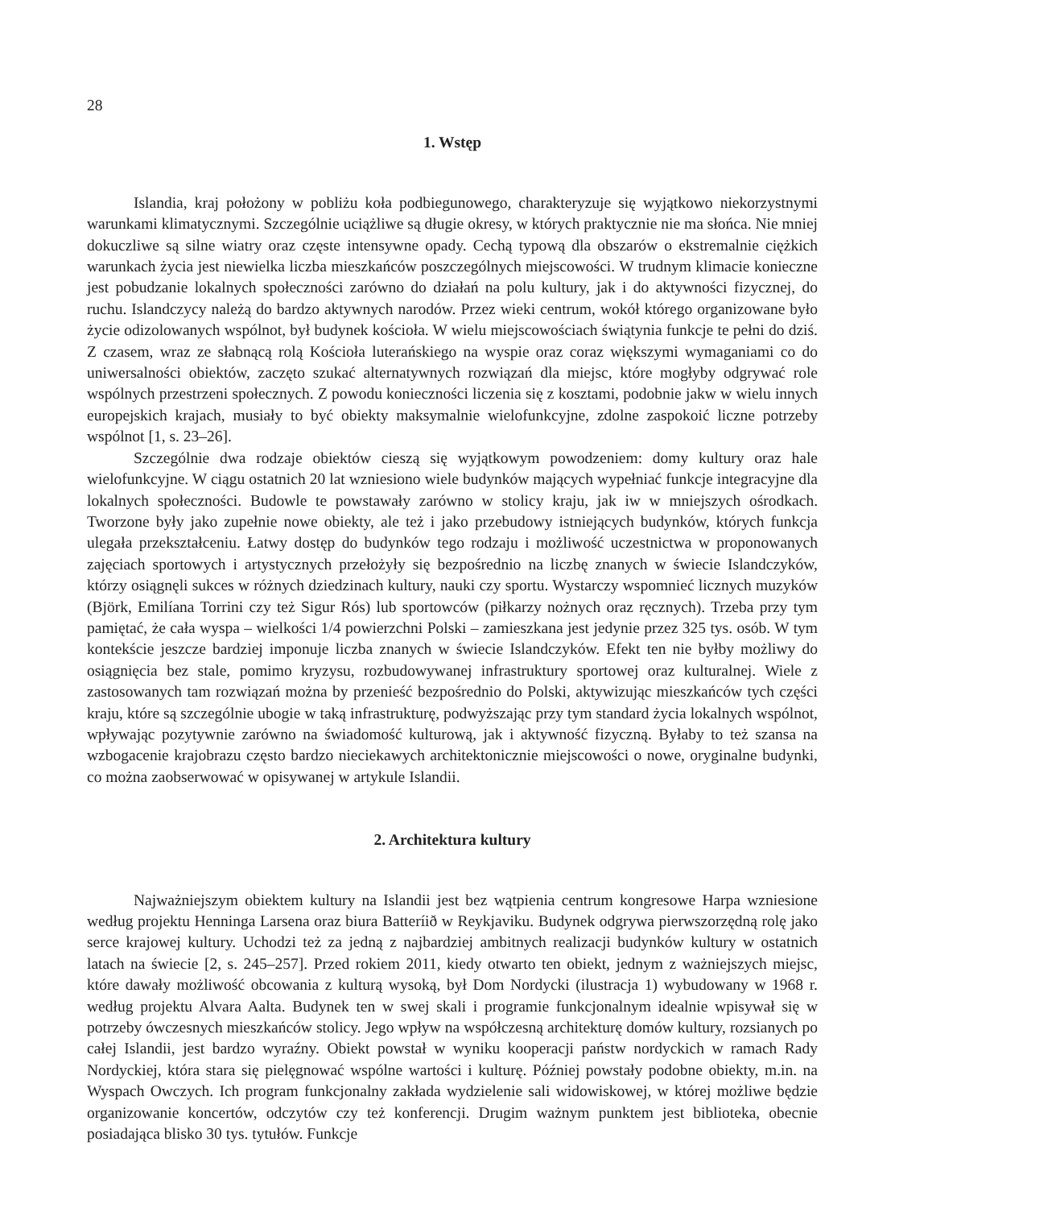28
1. Wstęp
Islandia, kraj położony w pobliżu koła podbiegunowego, charakteryzuje się wyjątkowo niekorzystnymi warunkami klimatycznymi. Szczególnie uciążliwe są długie okresy, w których praktycznie nie ma słońca. Nie mniej dokuczliwe są silne wiatry oraz częste intensywne opady. Cechą typową dla obszarów o ekstremalnie ciężkich warunkach życia jest niewielka liczba mieszkańców poszczególnych miejscowości. W trudnym klimacie konieczne jest pobudzanie lokalnych społeczności zarówno do działań na polu kultury, jak i do aktywności fizycznej, do ruchu. Islandczycy należą do bardzo aktywnych narodów. Przez wieki centrum, wokół którego organizowane było życie odizolowanych wspólnot, był budynek kościoła. W wielu miejscowościach świątynia funkcje te pełni do dziś. Z czasem, wraz ze słabnącą rolą Kościoła luterańskiego na wyspie oraz coraz większymi wymaganiami co do uniwersalności obiektów, zaczęto szukać alternatywnych rozwiązań dla miejsc, które mogłyby odgrywać role wspólnych przestrzeni społecznych. Z powodu konieczności liczenia się z kosztami, podobnie jakw w wielu innych europejskich krajach, musiały to być obiekty maksymalnie wielofunkcyjne, zdolne zaspokoić liczne potrzeby wspólnot [1, s. 23–26].
Szczególnie dwa rodzaje obiektów cieszą się wyjątkowym powodzeniem: domy kultury oraz hale wielofunkcyjne. W ciągu ostatnich 20 lat wzniesiono wiele budynków mających wypełniać funkcje integracyjne dla lokalnych społeczności. Budowle te powstawały zarówno w stolicy kraju, jak iw w mniejszych ośrodkach. Tworzone były jako zupełnie nowe obiekty, ale też i jako przebudowy istniejących budynków, których funkcja ulegała przekształceniu. Łatwy dostęp do budynków tego rodzaju i możliwość uczestnictwa w proponowanych zajęciach sportowych i artystycznych przełożyły się bezpośrednio na liczbę znanych w świecie Islandczyków, którzy osiągnęli sukces w różnych dziedzinach kultury, nauki czy sportu. Wystarczy wspomnieć licznych muzyków (Björk, Emilíana Torrini czy też Sigur Rós) lub sportowców (piłkarzy nożnych oraz ręcznych). Trzeba przy tym pamiętać, że cała wyspa – wielkości 1/4 powierzchni Polski – zamieszkana jest jedynie przez 325 tys. osób. W tym kontekście jeszcze bardziej imponuje liczba znanych w świecie Islandczyków. Efekt ten nie byłby możliwy do osiągnięcia bez stale, pomimo kryzysu, rozbudowywanej infrastruktury sportowej oraz kulturalnej. Wiele z zastosowanych tam rozwiązań można by przenieść bezpośrednio do Polski, aktywizując mieszkańców tych części kraju, które są szczególnie ubogie w taką infrastrukturę, podwyższając przy tym standard życia lokalnych wspólnot, wpływając pozytywnie zarówno na świadomość kulturową, jak i aktywność fizyczną. Byłaby to też szansa na wzbogacenie krajobrazu często bardzo nieciekawych architektonicznie miejscowości o nowe, oryginalne budynki, co można zaobserwować w opisywanej w artykule Islandii.
2. Architektura kultury
Najważniejszym obiektem kultury na Islandii jest bez wątpienia centrum kongresowe Harpa wzniesione według projektu Henninga Larsena oraz biura Batteríið w Reykjaviku. Budynek odgrywa pierwszorzędną rolę jako serce krajowej kultury. Uchodzi też za jedną z najbardziej ambitnych realizacji budynków kultury w ostatnich latach na świecie [2, s. 245–257]. Przed rokiem 2011, kiedy otwarto ten obiekt, jednym z ważniejszych miejsc, które dawały możliwość obcowania z kulturą wysoką, był Dom Nordycki (ilustracja 1) wybudowany w 1968 r. według projektu Alvara Aalta. Budynek ten w swej skali i programie funkcjonalnym idealnie wpisywał się w potrzeby ówczesnych mieszkańców stolicy. Jego wpływ na współczesną architekturę domów kultury, rozsianych po całej Islandii, jest bardzo wyraźny. Obiekt powstał w wyniku kooperacji państw nordyckich w ramach Rady Nordyckiej, która stara się pielęgnować wspólne wartości i kulturę. Później powstały podobne obiekty, m.in. na Wyspach Owczych. Ich program funkcjonalny zakłada wydzielenie sali widowiskowej, w której możliwe będzie organizowanie koncertów, odczytów czy też konferencji. Drugim ważnym punktem jest biblioteka, obecnie posiadająca blisko 30 tys. tytułów. Funkcje